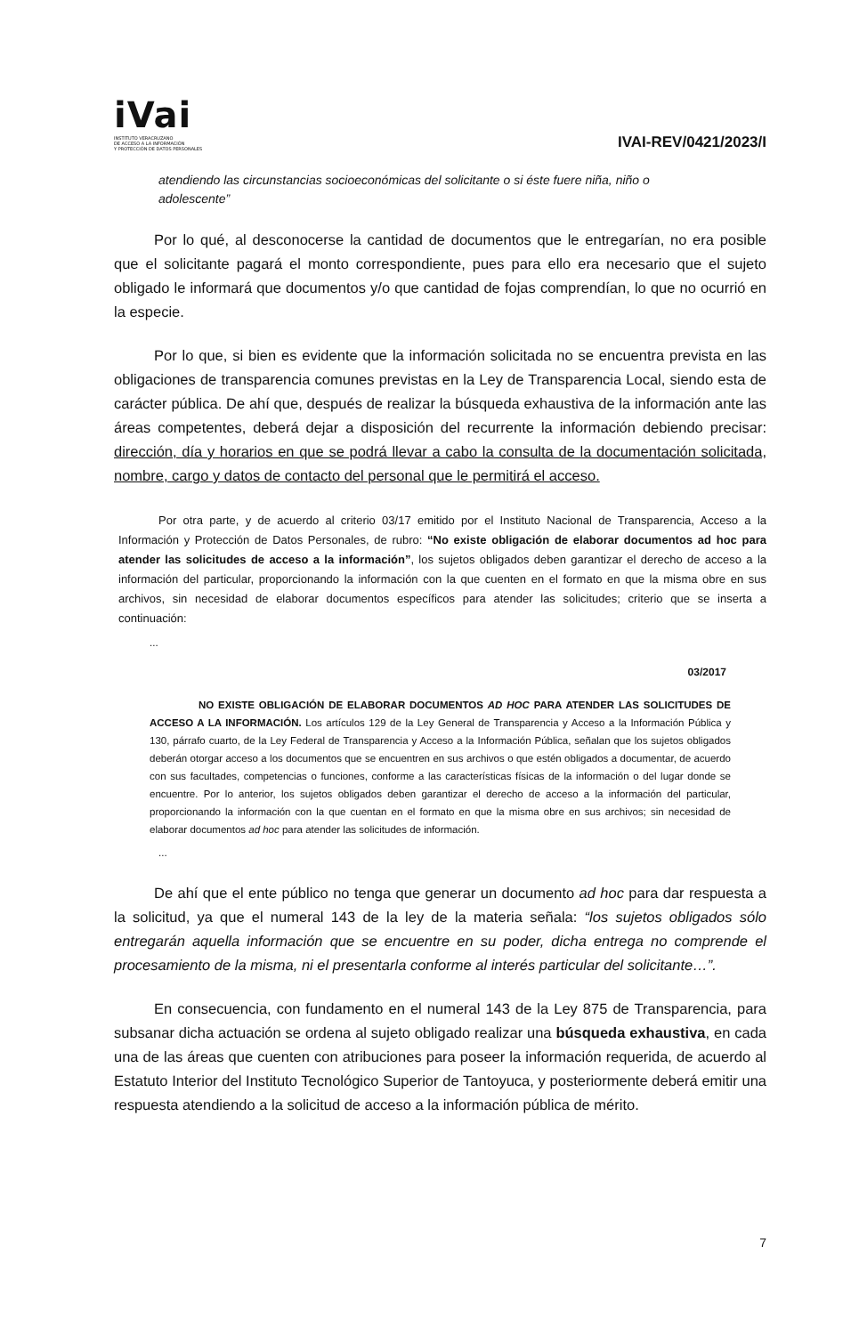iVai
INSTITUTO VERACRUZANO
DE ACCESO A LA INFORMACIÓN
Y PROTECCIÓN DE DATOS PERSONALES
IVAI-REV/0421/2023/I
atendiendo las circunstancias socioeconómicas del solicitante o si éste fuere niña, niño o adolescente”
Por lo qué, al desconocerse la cantidad de documentos que le entregarían, no era posible que el solicitante pagará el monto correspondiente, pues para ello era necesario que el sujeto obligado le informará que documentos y/o que cantidad de fojas comprendían, lo que no ocurrió en la especie.
Por lo que, si bien es evidente que la información solicitada no se encuentra prevista en las obligaciones de transparencia comunes previstas en la Ley de Transparencia Local, siendo esta de carácter pública. De ahí que, después de realizar la búsqueda exhaustiva de la información ante las áreas competentes, deberá dejar a disposición del recurrente la información debiendo precisar: dirección, día y horarios en que se podrá llevar a cabo la consulta de la documentación solicitada, nombre, cargo y datos de contacto del personal que le permitirá el acceso.
Por otra parte, y de acuerdo al criterio 03/17 emitido por el Instituto Nacional de Transparencia, Acceso a la Información y Protección de Datos Personales, de rubro: “No existe obligación de elaborar documentos ad hoc para atender las solicitudes de acceso a la información”, los sujetos obligados deben garantizar el derecho de acceso a la información del particular, proporcionando la información con la que cuenten en el formato en que la misma obre en sus archivos, sin necesidad de elaborar documentos específicos para atender las solicitudes; criterio que se inserta a continuación:
...
03/2017
NO EXISTE OBLIGACIÓN DE ELABORAR DOCUMENTOS AD HOC PARA ATENDER LAS SOLICITUDES DE ACCESO A LA INFORMACIÓN. Los artículos 129 de la Ley General de Transparencia y Acceso a la Información Pública y 130, párrafo cuarto, de la Ley Federal de Transparencia y Acceso a la Información Pública, señalan que los sujetos obligados deberán otorgar acceso a los documentos que se encuentren en sus archivos o que estén obligados a documentar, de acuerdo con sus facultades, competencias o funciones, conforme a las características físicas de la información o del lugar donde se encuentre. Por lo anterior, los sujetos obligados deben garantizar el derecho de acceso a la información del particular, proporcionando la información con la que cuentan en el formato en que la misma obre en sus archivos; sin necesidad de elaborar documentos ad hoc para atender las solicitudes de información.
...
De ahí que el ente público no tenga que generar un documento ad hoc para dar respuesta a la solicitud, ya que el numeral 143 de la ley de la materia señala: “los sujetos obligados sólo entregarán aquella información que se encuentre en su poder, dicha entrega no comprende el procesamiento de la misma, ni el presentarla conforme al interés particular del solicitante…”.
En consecuencia, con fundamento en el numeral 143 de la Ley 875 de Transparencia, para subsanar dicha actuación se ordena al sujeto obligado realizar una búsqueda exhaustiva, en cada una de las áreas que cuenten con atribuciones para poseer la información requerida, de acuerdo al Estatuto Interior del Instituto Tecnológico Superior de Tantoyuca, y posteriormente deberá emitir una respuesta atendiendo a la solicitud de acceso a la información pública de mérito.
7